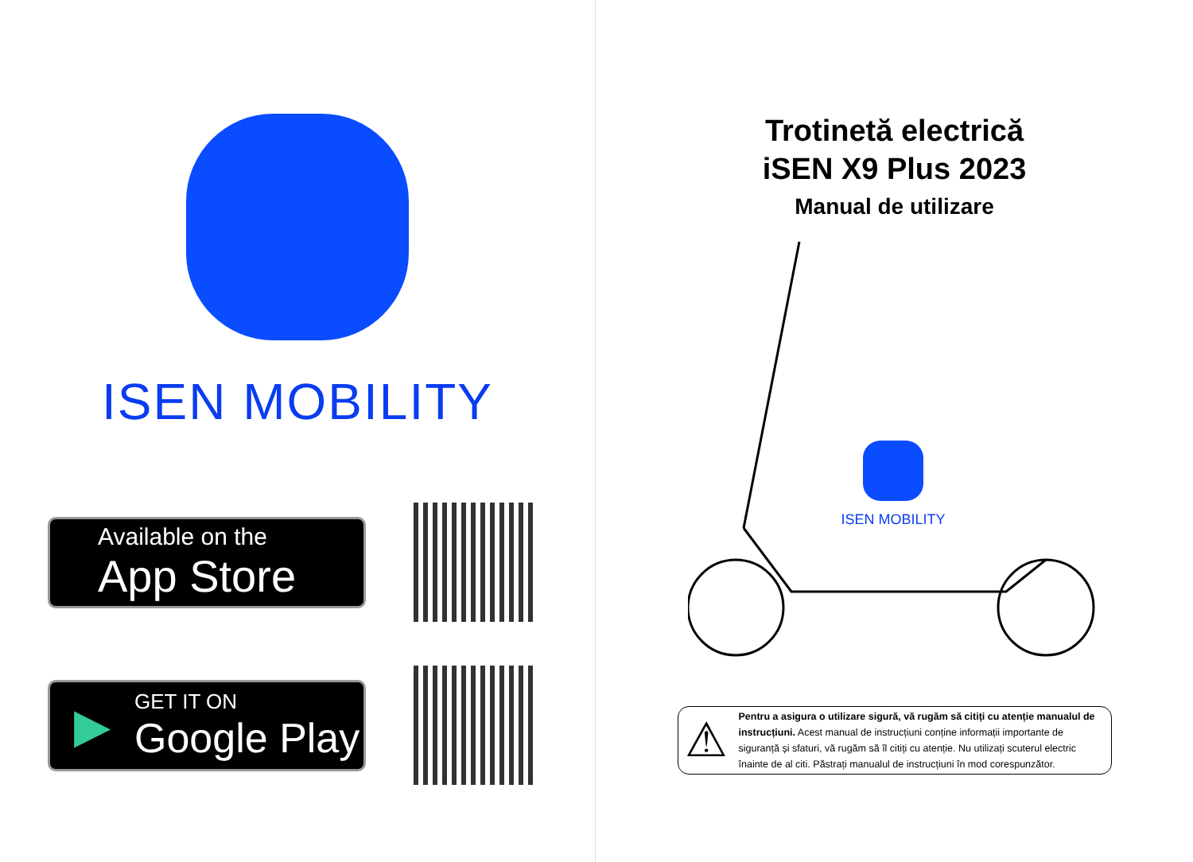ISEN MOBILITY
Available on the
App Store
▶
GET IT ON
Google Play
Trotinetă electrică
iSEN X9 Plus 2023
Manual de utilizare
ISEN MOBILITY
⚠
Pentru a asigura o utilizare sigură, vă rugăm să citiți cu atenție manualul de instrucțiuni. Acest manual de instrucțiuni conține informații importante de siguranță și sfaturi, vă rugăm să îl citiți cu atenție. Nu utilizați scuterul electric înainte de al citi. Păstrați manualul de instrucțiuni în mod corespunzător.